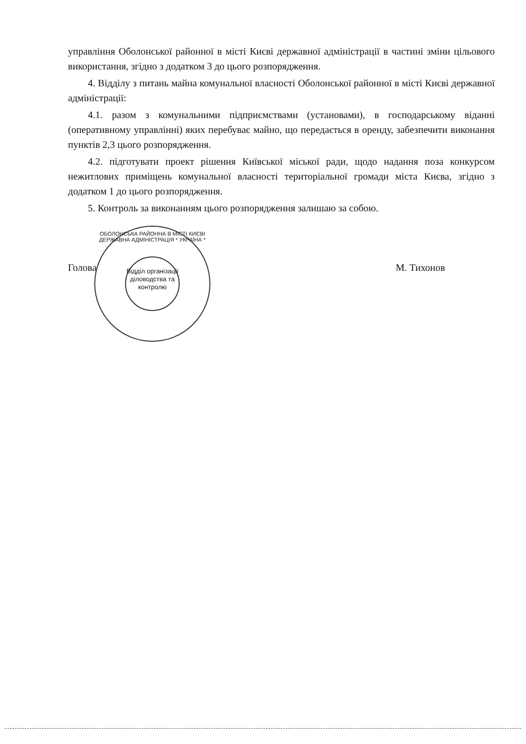управління Оболонської районної в місті Києві державної адміністрації в частині зміни цільового використання, згідно з додатком 3 до цього розпорядження.
4. Відділу з питань майна комунальної власності Оболонської районної в місті Києві державної адміністрації:
4.1. разом з комунальними підприємствами (установами), в господарському віданні (оперативному управлінні) яких перебуває майно, що передається в оренду, забезпечити виконання пунктів 2,3 цього розпорядження.
4.2. підготувати проект рішення Київської міської ради, щодо надання поза конкурсом нежитлових приміщень комунальної власності територіальної громади міста Києва, згідно з додатком 1 до цього розпорядження.
5. Контроль за виконанням цього розпорядження залишаю за собою.
Голова М. Тихонов
ОБОЛОНСЬКА РАЙОННА В МІСТІ КИЄВІ ДЕРЖАВНА АДМІНІСТРАЦІЯ * УКРАЇНА *
Відділ організації діловодства та контролю